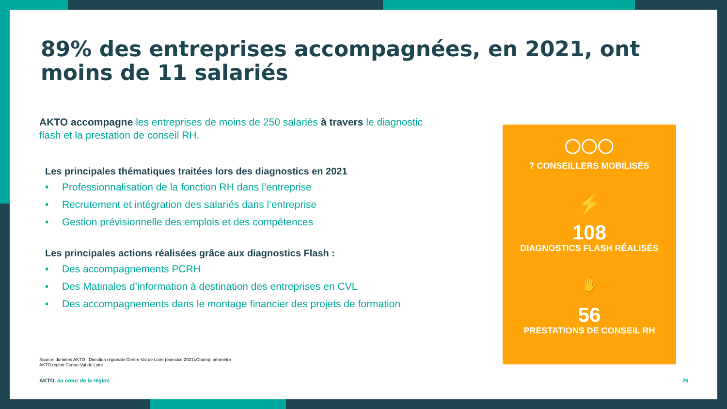89% des entreprises accompagnées, en 2021, ont moins de 11 salariés
AKTO accompagne les entreprises de moins de 250 salariés à travers le diagnostic flash et la prestation de conseil RH.
Les principales thématiques traitées lors des diagnostics en 2021
• Professionnalisation de la fonction RH dans l’entreprise
• Recrutement et intégration des salariés dans l’entreprise
• Gestion prévisionnelle des emplois et des compétences
Les principales actions réalisées grâce aux diagnostics Flash :
• Des accompagnements PCRH
• Des Matinales d’information à destination des entreprises en CVL
• Des accompagnements dans le montage financier des projets de formation
Source: données AKTO ; Direction régionale Centre-Val de Loire (exercice 2021).Champ: périmètre AKTO région Centre-Val de Loire
AKTO, au cœur de la région 26
◯◯◯
7 CONSEILLERS MOBILISÉS
⚡
108
DIAGNOSTICS FLASH RÉALISÉS
✋
56
PRESTATIONS DE CONSEIL RH